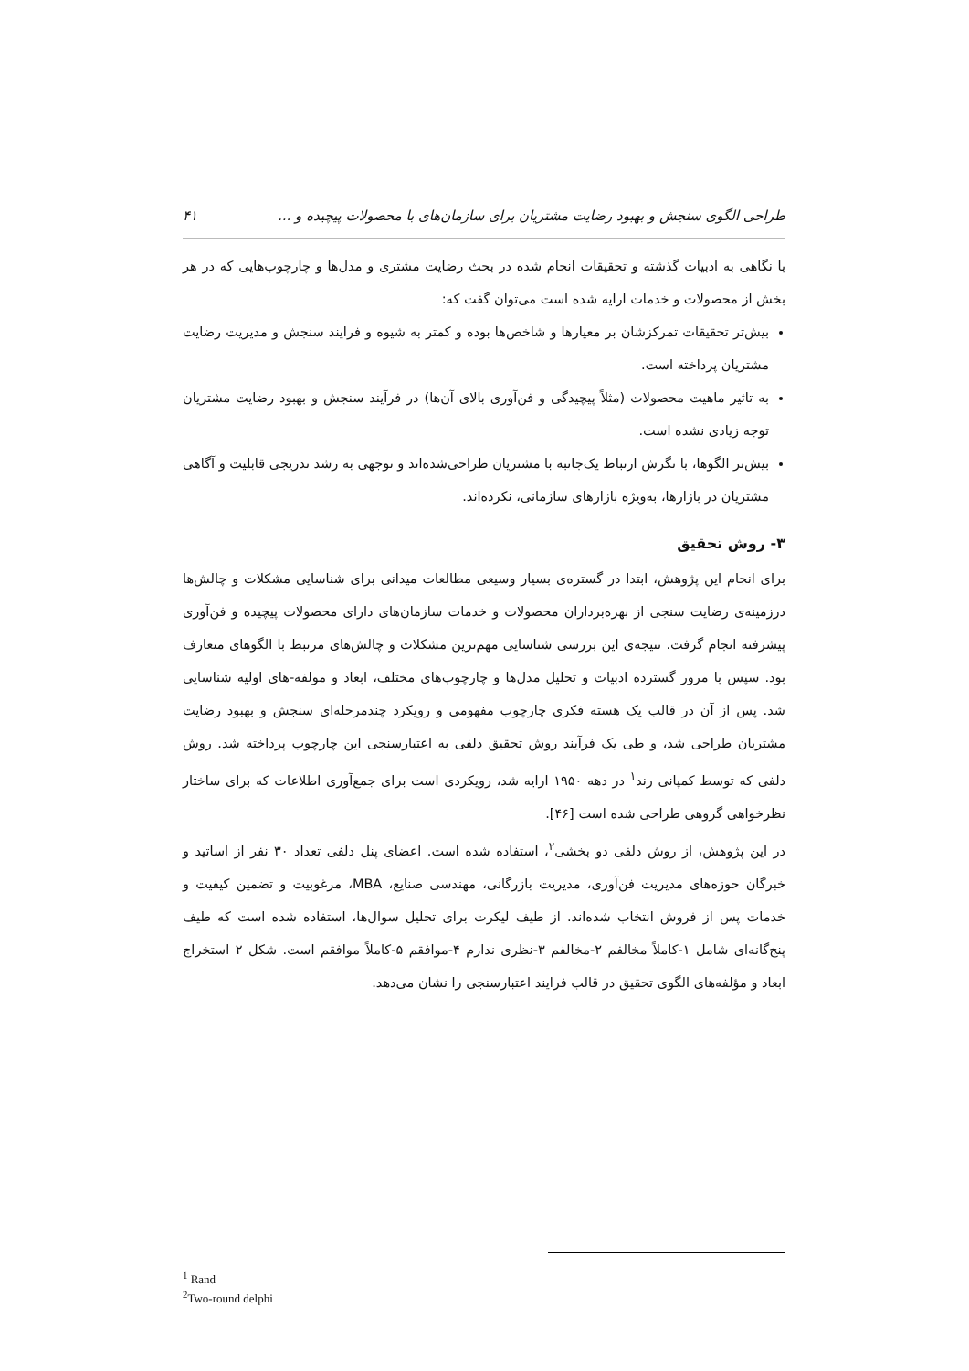طراحی الگوی سنجش و بهبود رضایت مشتریان برای سازمان‌های با محصولات پیچیده و ... ۴۱
با نگاهی به ادبیات گذشته و تحقیقات انجام شده در بحث رضایت مشتری و مدل‌ها و چارچوب‌هایی که در هر بخش از محصولات و خدمات ارایه شده است می‌توان گفت که:
بیش‌تر تحقیقات تمرکزشان بر معیارها و شاخص‌ها بوده و کمتر به شیوه و فرایند سنجش و مدیریت رضایت مشتریان پرداخته است.
به تاثیر ماهیت محصولات (مثلاً پیچیدگی و فن‌آوری بالای آن‌ها) در فرآیند سنجش و بهبود رضایت مشتریان توجه زیادی نشده است.
بیش‌تر الگوها، با نگرش ارتباط یک‌جانبه با مشتریان طراحی‌شده‌اند و توجهی به رشد تدریجی قابلیت و آگاهی مشتریان در بازارها، به‌ویژه بازارهای سازمانی، نکرده‌اند.
۳- روش تحقیق
برای انجام این پژوهش، ابتدا در گستره‌ی بسیار وسیعی مطالعات میدانی برای شناسایی مشکلات و چالش‌ها درزمینه‌ی رضایت سنجی از بهره‌برداران محصولات و خدمات سازمان‌های دارای محصولات پیچیده و فن‌آوری پیشرفته انجام گرفت. نتیجه‌ی این بررسی شناسایی مهم‌ترین مشکلات و چالش‌های مرتبط با الگوهای متعارف بود. سپس با مرور گسترده ادبیات و تحلیل مدل‌ها و چارچوب‌های مختلف، ابعاد و مولفه-های اولیه شناسایی شد. پس از آن در قالب یک هسته فکری چارچوب مفهومی و رویکرد چندمرحله‌ای سنجش و بهبود رضایت مشتریان طراحی شد، و طی یک فرآیند روش تحقیق دلفی به اعتبارسنجی این چارچوب پرداخته شد. روش دلفی که توسط کمپانی رند<sup>۱</sup> در دهه ۱۹۵۰ ارایه شد، رویکردی است برای جمع‌آوری اطلاعات که برای ساختار نظرخواهی گروهی طراحی شده است [۴۶].
در این پژوهش، از روش دلفی دو بخشی<sup>۲</sup>، استفاده شده است. اعضای پنل دلفی تعداد ۳۰ نفر از اساتید و خبرگان حوزه‌های مدیریت فن‌آوری، مدیریت بازرگانی، مهندسی صنایع، MBA، مرغوبیت و تضمین کیفیت و خدمات پس از فروش انتخاب شده‌اند. از طیف لیکرت برای تحلیل سوال‌ها، استفاده شده است که طیف پنج‌گانه‌ای شامل ۱-کاملاً مخالفم ۲-مخالفم ۳-نظری ندارم ۴-موافقم ۵-کاملاً موافقم است. شکل ۲ استخراج ابعاد و مؤلفه‌های الگوی تحقیق در قالب فرایند اعتبارسنجی را نشان می‌دهد.
<sup>1</sup> Rand
<sup>2</sup> Two-round delphi